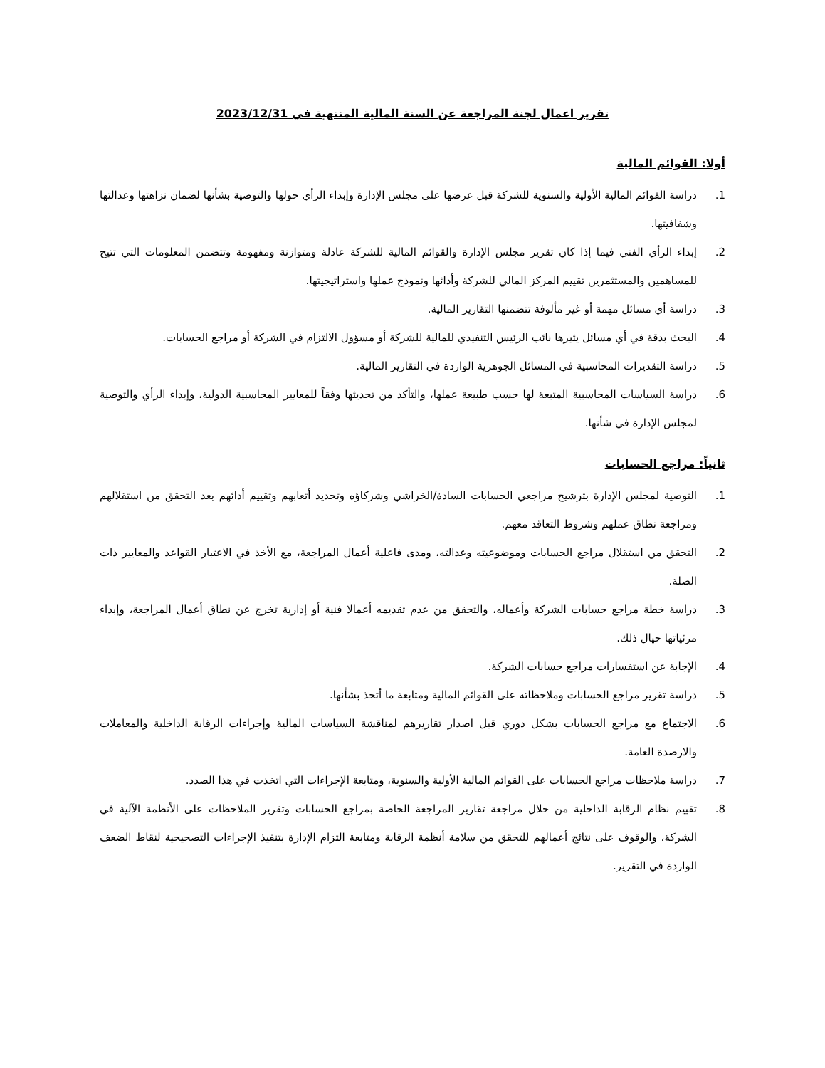تقرير اعمال لجنة المراجعة عن السنة المالية المنتهية في 2023/12/31
أولا: القوائم المالية
1. دراسة القوائم المالية الأولية والسنوية للشركة قبل عرضها على مجلس الإدارة وإبداء الرأي حولها والتوصية بشأنها لضمان نزاهتها وعدالتها وشفافيتها.
2. إبداء الرأي الفني فيما إذا كان تقرير مجلس الإدارة والقوائم المالية للشركة عادلة ومتوازنة ومفهومة وتتضمن المعلومات التي تتيح للمساهمين والمستثمرين تقييم المركز المالي للشركة وأدائها ونموذج عملها واستراتيجيتها.
3. دراسة أي مسائل مهمة أو غير مألوفة تتضمنها التقارير المالية.
4. البحث بدقة في أي مسائل يثيرها نائب الرئيس التنفيذي للمالية للشركة أو مسؤول الالتزام في الشركة أو مراجع الحسابات.
5. دراسة التقديرات المحاسبية في المسائل الجوهرية الواردة في التقارير المالية.
6. دراسة السياسات المحاسبية المتبعة لها حسب طبيعة عملها، والتأكد من تحديثها وفقاً للمعايير المحاسبية الدولية، وإبداء الرأي والتوصية لمجلس الإدارة في شأنها.
ثانياً: مراجع الحسابات
1. التوصية لمجلس الإدارة بترشيح مراجعي الحسابات السادة/الخراشي وشركاؤه وتحديد أتعابهم وتقييم أدائهم بعد التحقق من استقلالهم ومراجعة نطاق عملهم وشروط التعاقد معهم.
2. التحقق من استقلال مراجع الحسابات وموضوعيته وعدالته، ومدى فاعلية أعمال المراجعة، مع الأخذ في الاعتبار القواعد والمعايير ذات الصلة.
3. دراسة خطة مراجع حسابات الشركة وأعماله، والتحقق من عدم تقديمه أعمالا فنية أو إدارية تخرج عن نطاق أعمال المراجعة، وإبداء مرئياتها حيال ذلك.
4. الإجابة عن استفسارات مراجع حسابات الشركة.
5. دراسة تقرير مراجع الحسابات وملاحظاته على القوائم المالية ومتابعة ما أتخذ بشأنها.
6. الاجتماع مع مراجع الحسابات بشكل دوري قبل اصدار تقاريرهم لمناقشة السياسات المالية وإجراءات الرقابة الداخلية والمعاملات والارصدة العامة.
7. دراسة ملاحظات مراجع الحسابات على القوائم المالية الأولية والسنوية، ومتابعة الإجراءات التي اتخذت في هذا الصدد.
8. تقييم نظام الرقابة الداخلية من خلال مراجعة تقارير المراجعة الخاصة بمراجع الحسابات وتقرير الملاحظات على الأنظمة الآلية في الشركة، والوقوف على نتائج أعمالهم للتحقق من سلامة أنظمة الرقابة ومتابعة التزام الإدارة بتنفيذ الإجراءات التصحيحية لنقاط الضعف الواردة في التقرير.